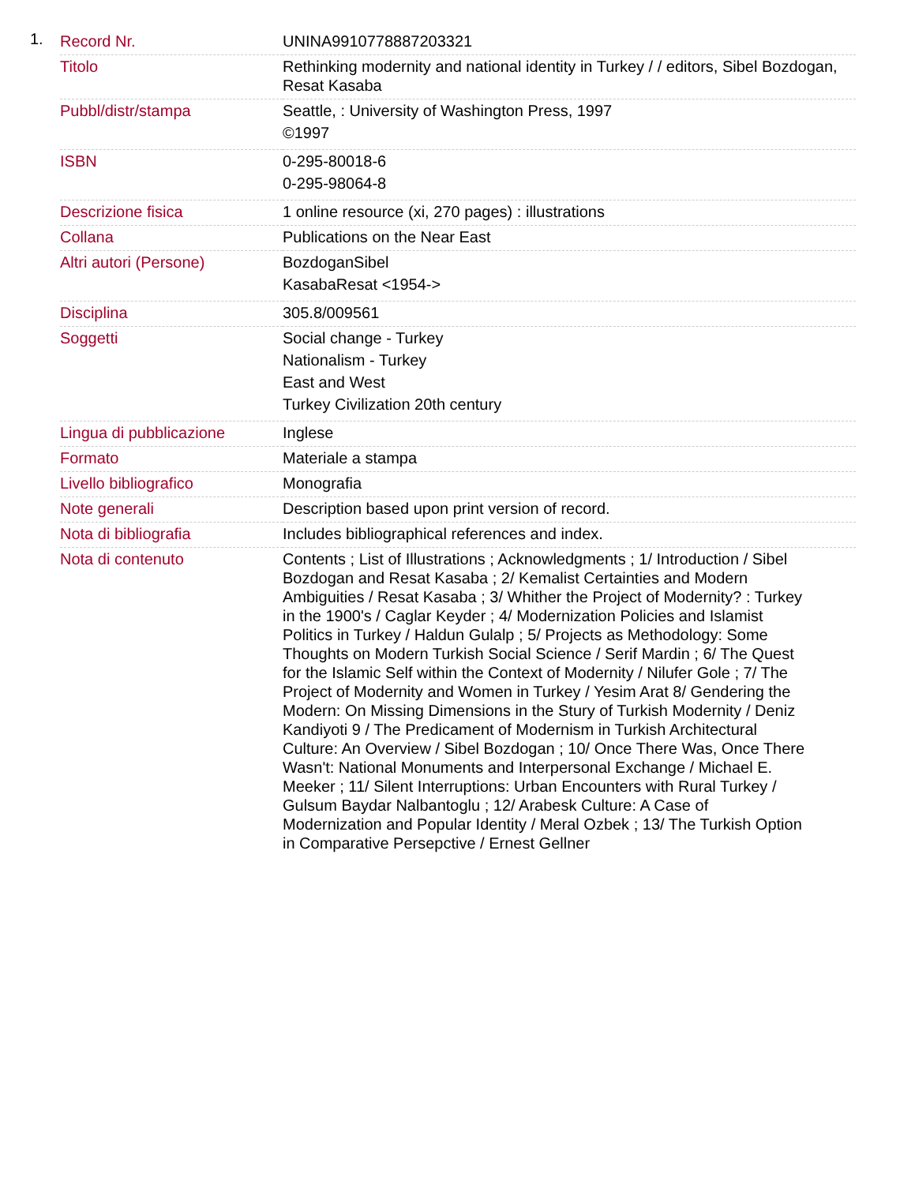1.
| Record Nr. | UNINA9910778887203321 |
| Titolo | Rethinking modernity and national identity in Turkey / / editors, Sibel Bozdogan, Resat Kasaba |
| Pubbl/distr/stampa | Seattle, : University of Washington Press, 1997 ©1997 |
| ISBN | 0-295-80018-6 0-295-98064-8 |
| Descrizione fisica | 1 online resource (xi, 270 pages) : illustrations |
| Collana | Publications on the Near East |
| Altri autori (Persone) | BozdoganSibel KasabaResat <1954-> |
| Disciplina | 305.8/009561 |
| Soggetti | Social change - Turkey Nationalism - Turkey East and West Turkey Civilization 20th century |
| Lingua di pubblicazione | Inglese |
| Formato | Materiale a stampa |
| Livello bibliografico | Monografia |
| Note generali | Description based upon print version of record. |
| Nota di bibliografia | Includes bibliographical references and index. |
| Nota di contenuto | Contents ; List of Illustrations ; Acknowledgments ; 1/ Introduction / Sibel Bozdogan and Resat Kasaba ; 2/ Kemalist Certainties and Modern Ambiguities / Resat Kasaba ; 3/ Whither the Project of Modernity? : Turkey in the 1900's / Caglar Keyder ; 4/ Modernization Policies and Islamist Politics in Turkey / Haldun Gulalp ; 5/ Projects as Methodology: Some Thoughts on Modern Turkish Social Science / Serif Mardin ; 6/ The Quest for the Islamic Self within the Context of Modernity / Nilufer Gole ; 7/ The Project of Modernity and Women in Turkey / Yesim Arat 8/ Gendering the Modern: On Missing Dimensions in the Stury of Turkish Modernity / Deniz Kandiyoti 9 / The Predicament of Modernism in Turkish Architectural Culture: An Overview / Sibel Bozdogan ; 10/ Once There Was, Once There Wasn't: National Monuments and Interpersonal Exchange / Michael E. Meeker ; 11/ Silent Interruptions: Urban Encounters with Rural Turkey / Gulsum Baydar Nalbantoglu ; 12/ Arabesk Culture: A Case of Modernization and Popular Identity / Meral Ozbek ; 13/ The Turkish Option in Comparative Persepctive / Ernest Gellner |